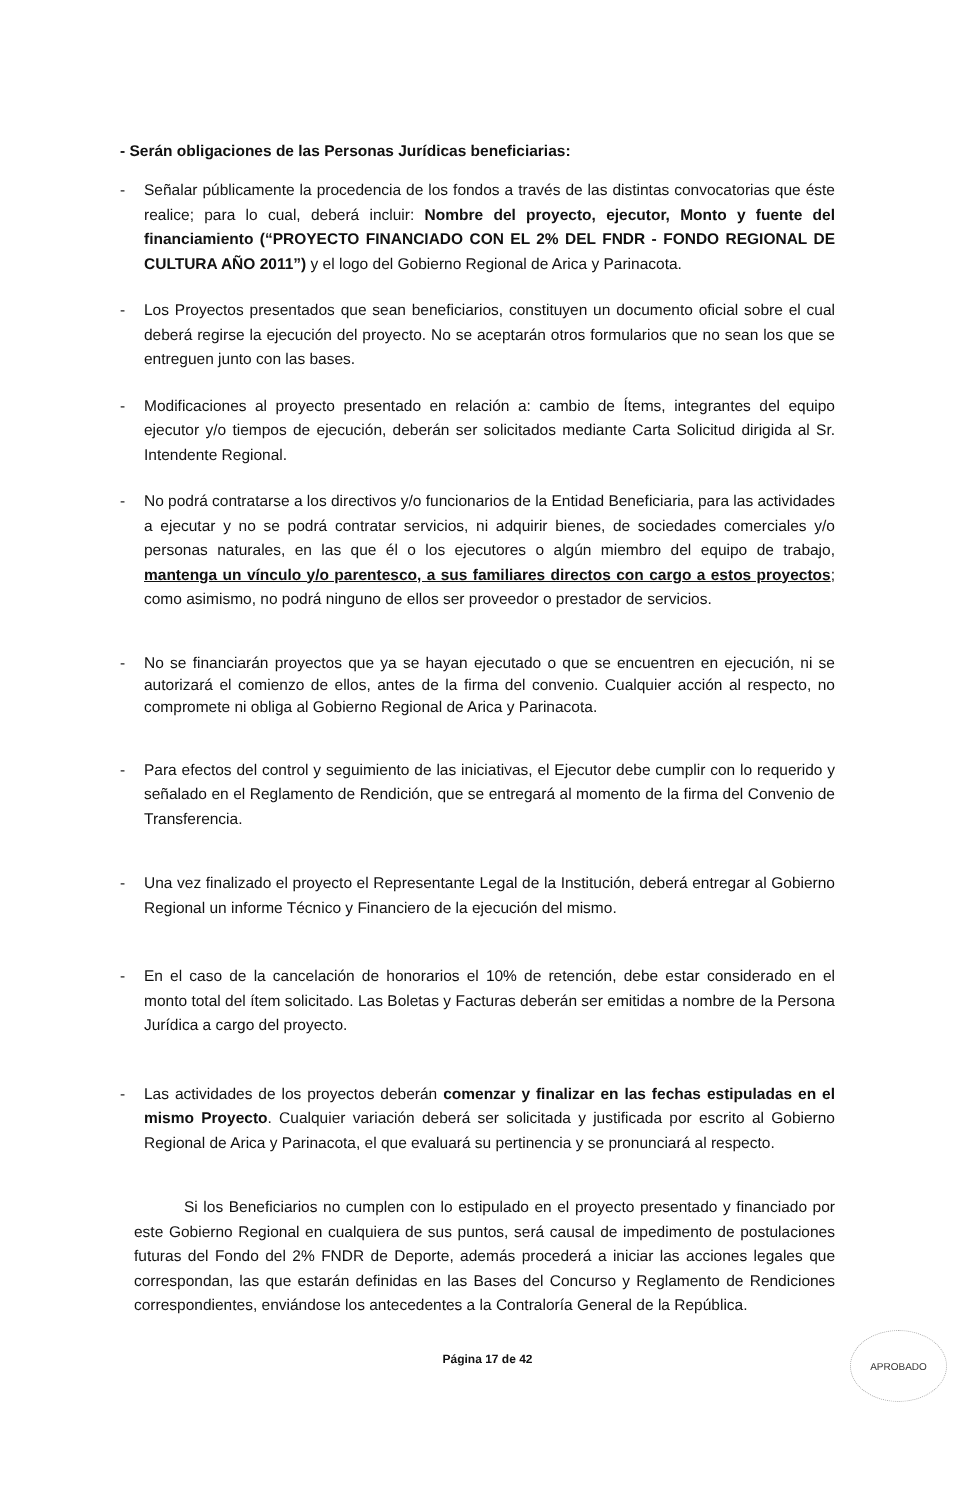- Serán obligaciones de las Personas Jurídicas beneficiarias:
- Señalar públicamente la procedencia de los fondos a través de las distintas convocatorias que éste realice; para lo cual, deberá incluir: Nombre del proyecto, ejecutor, Monto y fuente del financiamiento (“PROYECTO FINANCIADO CON EL 2% DEL FNDR - FONDO REGIONAL DE CULTURA AÑO 2011”) y el logo del Gobierno Regional de Arica y Parinacota.
- Los Proyectos presentados que sean beneficiarios, constituyen un documento oficial sobre el cual deberá regirse la ejecución del proyecto. No se aceptarán otros formularios que no sean los que se entreguen junto con las bases.
- Modificaciones al proyecto presentado en relación a: cambio de Ítems, integrantes del equipo ejecutor y/o tiempos de ejecución, deberán ser solicitados mediante Carta Solicitud dirigida al Sr. Intendente Regional.
- No podrá contratarse a los directivos y/o funcionarios de la Entidad Beneficiaria, para las actividades a ejecutar y no se podrá contratar servicios, ni adquirir bienes, de sociedades comerciales y/o personas naturales, en las que él o los ejecutores o algún miembro del equipo de trabajo, mantenga un vínculo y/o parentesco, a sus familiares directos con cargo a estos proyectos; como asimismo, no podrá ninguno de ellos ser proveedor o prestador de servicios.
- No se financiarán proyectos que ya se hayan ejecutado o que se encuentren en ejecución, ni se autorizará el comienzo de ellos, antes de la firma del convenio. Cualquier acción al respecto, no compromete ni obliga al Gobierno Regional de Arica y Parinacota.
- Para efectos del control y seguimiento de las iniciativas, el Ejecutor debe cumplir con lo requerido y señalado en el Reglamento de Rendición, que se entregará al momento de la firma del Convenio de Transferencia.
- Una vez finalizado el proyecto el Representante Legal de la Institución, deberá entregar al Gobierno Regional un informe Técnico y Financiero de la ejecución del mismo.
- En el caso de la cancelación de honorarios el 10% de retención, debe estar considerado en el monto total del ítem solicitado. Las Boletas y Facturas deberán ser emitidas a nombre de la Persona Jurídica a cargo del proyecto.
- Las actividades de los proyectos deberán comenzar y finalizar en las fechas estipuladas en el mismo Proyecto. Cualquier variación deberá ser solicitada y justificada por escrito al Gobierno Regional de Arica y Parinacota, el que evaluará su pertinencia y se pronunciará al respecto.
Si los Beneficiarios no cumplen con lo estipulado en el proyecto presentado y financiado por este Gobierno Regional en cualquiera de sus puntos, será causal de impedimento de postulaciones futuras del Fondo del 2% FNDR de Deporte, además procederá a iniciar las acciones legales que correspondan, las que estarán definidas en las Bases del Concurso y Reglamento de Rendiciones correspondientes, enviándose los antecedentes a la Contraloría General de la República.
Página 17 de 42
APROBADO